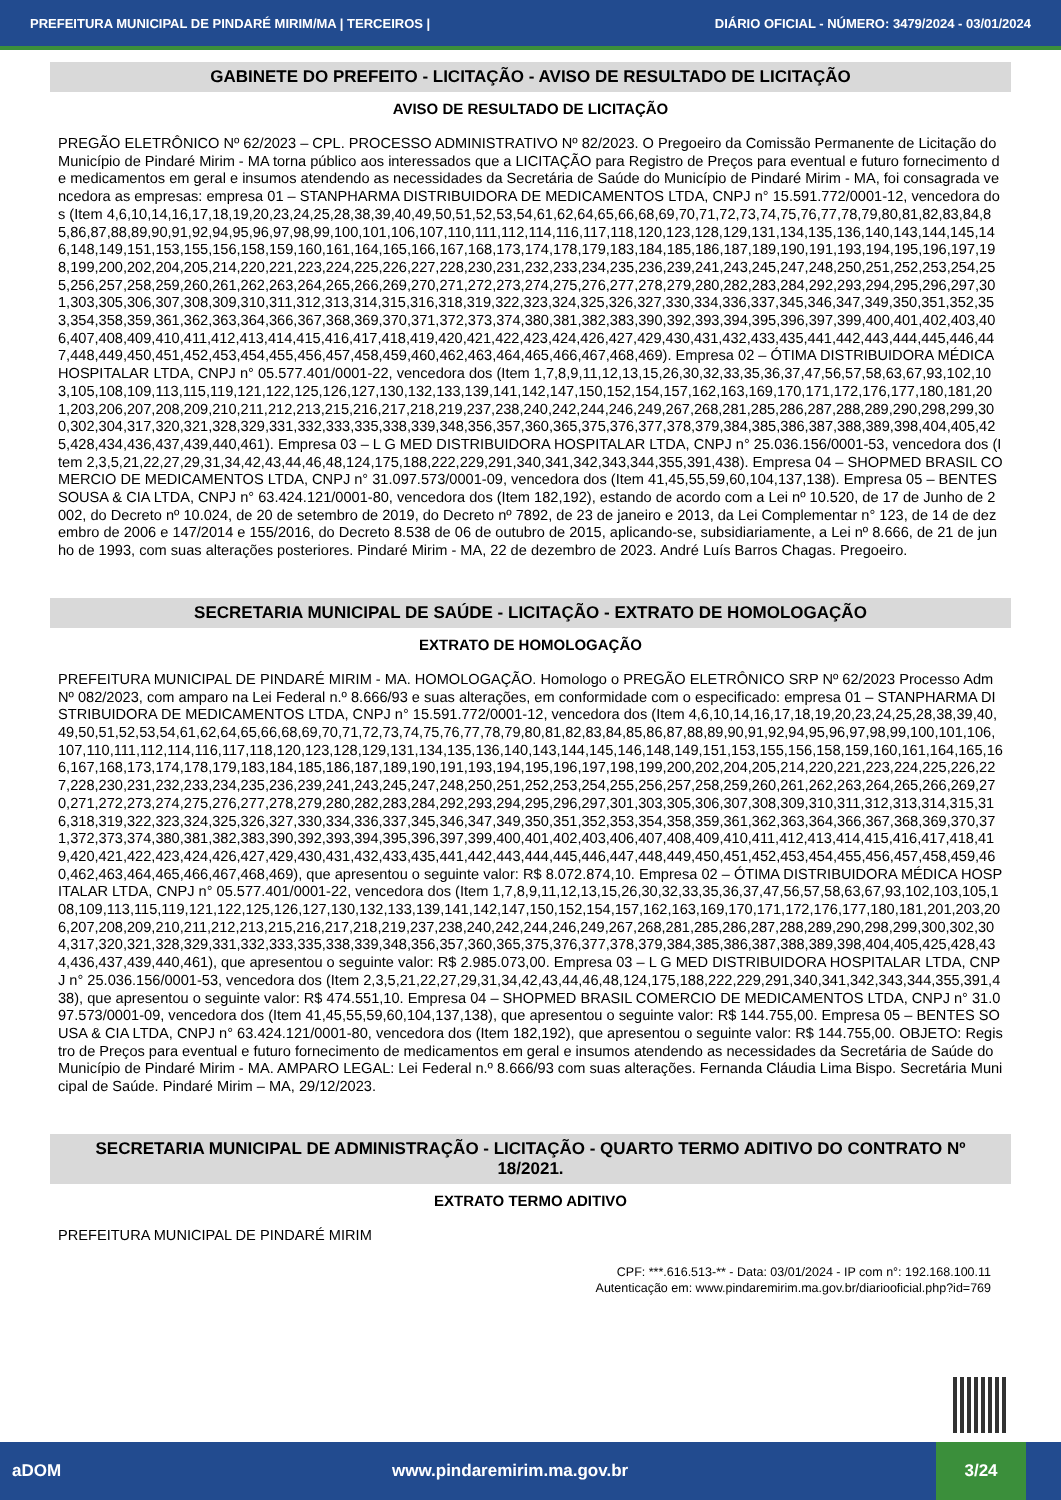PREFEITURA MUNICIPAL DE PINDARÉ MIRIM/MA | TERCEIROS | DIÁRIO OFICIAL - NÚMERO: 3479/2024 - 03/01/2024
GABINETE DO PREFEITO - LICITAÇÃO - AVISO DE RESULTADO DE LICITAÇÃO
AVISO DE RESULTADO DE LICITAÇÃO
PREGÃO ELETRÔNICO Nº 62/2023 – CPL. PROCESSO ADMINISTRATIVO Nº 82/2023. O Pregoeiro da Comissão Permanente de Licitação do Município de Pindaré Mirim - MA torna público aos interessados que a LICITAÇÃO para Registro de Preços para eventual e futuro fornecimento de medicamentos em geral e insumos atendendo as necessidades da Secretária de Saúde do Município de Pindaré Mirim - MA, foi consagrada vencedora as empresas: empresa 01 – STANPHARMA DISTRIBUIDORA DE MEDICAMENTOS LTDA, CNPJ n° 15.591.772/0001-12, vencedora dos (Item 4,6,10,14,16,17,18,19,20,23,24,25,28,38,39,40,49,50,51,52,53,54,61,62,64,65,66,68,69,70,71,72,73,74,75,76,77,78,79,80,81,82,83,84,85,86,87,88,89,90,91,92,94,95,96,97,98,99,100,101,106,107,110,111,112,114,116,117,118,120,123,128,129,131,134,135,136,140,143,144,145,146,148,149,151,153,155,156,158,159,160,161,164,165,166,167,168,173,174,178,179,183,184,185,186,187,189,190,191,193,194,195,196,197,198,199,200,202,204,205,214,220,221,223,224,225,226,227,228,230,231,232,233,234,235,236,239,241,243,245,247,248,250,251,252,253,254,255,256,257,258,259,260,261,262,263,264,265,266,269,270,271,272,273,274,275,276,277,278,279,280,282,283,284,292,293,294,295,296,297,301,303,305,306,307,308,309,310,311,312,313,314,315,316,318,319,322,323,324,325,326,327,330,334,336,337,345,346,347,349,350,351,352,353,354,358,359,361,362,363,364,366,367,368,369,370,371,372,373,374,380,381,382,383,390,392,393,394,395,396,397,399,400,401,402,403,406,407,408,409,410,411,412,413,414,415,416,417,418,419,420,421,422,423,424,426,427,429,430,431,432,433,435,441,442,443,444,445,446,447,448,449,450,451,452,453,454,455,456,457,458,459,460,462,463,464,465,466,467,468,469). Empresa 02 – ÓTIMA DISTRIBUIDORA MÉDICA HOSPITALAR LTDA, CNPJ n° 05.577.401/0001-22, vencedora dos (Item 1,7,8,9,11,12,13,15,26,30,32,33,35,36,37,47,56,57,58,63,67,93,102,103,105,108,109,113,115,119,121,122,125,126,127,130,132,133,139,141,142,147,150,152,154,157,162,163,169,170,171,172,176,177,180,181,201,203,206,207,208,209,210,211,212,213,215,216,217,218,219,237,238,240,242,244,246,249,267,268,281,285,286,287,288,289,290,298,299,300,302,304,317,320,321,328,329,331,332,333,335,338,339,348,356,357,360,365,375,376,377,378,379,384,385,386,387,388,389,398,404,405,425,428,434,436,437,439,440,461). Empresa 03 – L G MED DISTRIBUIDORA HOSPITALAR LTDA, CNPJ n° 25.036.156/0001-53, vencedora dos (Item 2,3,5,21,22,27,29,31,34,42,43,44,46,48,124,175,188,222,229,291,340,341,342,343,344,355,391,438). Empresa 04 – SHOPMED BRASIL COMERCIO DE MEDICAMENTOS LTDA, CNPJ n° 31.097.573/0001-09, vencedora dos (Item 41,45,55,59,60,104,137,138). Empresa 05 – BENTES SOUSA & CIA LTDA, CNPJ n° 63.424.121/0001-80, vencedora dos (Item 182,192), estando de acordo com a Lei nº 10.520, de 17 de Junho de 2002, do Decreto nº 10.024, de 20 de setembro de 2019, do Decreto nº 7892, de 23 de janeiro e 2013, da Lei Complementar n° 123, de 14 de dezembro de 2006 e 147/2014 e 155/2016, do Decreto 8.538 de 06 de outubro de 2015, aplicando-se, subsidiariamente, a Lei nº 8.666, de 21 de junho de 1993, com suas alterações posteriores. Pindaré Mirim - MA, 22 de dezembro de 2023. André Luís Barros Chagas. Pregoeiro.
SECRETARIA MUNICIPAL DE SAÚDE - LICITAÇÃO - EXTRATO DE HOMOLOGAÇÃO
EXTRATO DE HOMOLOGAÇÃO
PREFEITURA MUNICIPAL DE PINDARÉ MIRIM - MA. HOMOLOGAÇÃO. Homologo o PREGÃO ELETRÔNICO SRP Nº 62/2023 Processo Adm Nº 082/2023, com amparo na Lei Federal n.º 8.666/93 e suas alterações, em conformidade com o especificado: empresa 01 – STANPHARMA DISTRIBUIDORA DE MEDICAMENTOS LTDA, CNPJ n° 15.591.772/0001-12, vencedora dos (Item 4,6,10,14,16,17,18,19,20,23,24,25,28,38,39,40,49,50,51,52,53,54,61,62,64,65,66,68,69,70,71,72,73,74,75,76,77,78,79,80,81,82,83,84,85,86,87,88,89,90,91,92,94,95,96,97,98,99,100,101,106,107,110,111,112,114,116,117,118,120,123,128,129,131,134,135,136,140,143,144,145,146,148,149,151,153,155,156,158,159,160,161,164,165,166,167,168,173,174,178,179,183,184,185,186,187,189,190,191,193,194,195,196,197,198,199,200,202,204,205,214,220,221,223,224,225,226,227,228,230,231,232,233,234,235,236,239,241,243,245,247,248,250,251,252,253,254,255,256,257,258,259,260,261,262,263,264,265,266,269,270,271,272,273,274,275,276,277,278,279,280,282,283,284,292,293,294,295,296,297,301,303,305,306,307,308,309,310,311,312,313,314,315,316,318,319,322,323,324,325,326,327,330,334,336,337,345,346,347,349,350,351,352,353,354,358,359,361,362,363,364,366,367,368,369,370,371,372,373,374,380,381,382,383,390,392,393,394,395,396,397,399,400,401,402,403,406,407,408,409,410,411,412,413,414,415,416,417,418,419,420,421,422,423,424,426,427,429,430,431,432,433,435,441,442,443,444,445,446,447,448,449,450,451,452,453,454,455,456,457,458,459,460,462,463,464,465,466,467,468,469), que apresentou o seguinte valor: R$ 8.072.874,10. Empresa 02 – ÓTIMA DISTRIBUIDORA MÉDICA HOSPITALAR LTDA, CNPJ n° 05.577.401/0001-22, vencedora dos (Item 1,7,8,9,11,12,13,15,26,30,32,33,35,36,37,47,56,57,58,63,67,93,102,103,105,108,109,113,115,119,121,122,125,126,127,130,132,133,139,141,142,147,150,152,154,157,162,163,169,170,171,172,176,177,180,181,201,203,206,207,208,209,210,211,212,213,215,216,217,218,219,237,238,240,242,244,246,249,267,268,281,285,286,287,288,289,290,298,299,300,302,304,317,320,321,328,329,331,332,333,335,338,339,348,356,357,360,365,375,376,377,378,379,384,385,386,387,388,389,398,404,405,425,428,434,436,437,439,440,461), que apresentou o seguinte valor: R$ 2.985.073,00. Empresa 03 – L G MED DISTRIBUIDORA HOSPITALAR LTDA, CNPJ n° 25.036.156/0001-53, vencedora dos (Item 2,3,5,21,22,27,29,31,34,42,43,44,46,48,124,175,188,222,229,291,340,341,342,343,344,355,391,438), que apresentou o seguinte valor: R$ 474.551,10. Empresa 04 – SHOPMED BRASIL COMERCIO DE MEDICAMENTOS LTDA, CNPJ n° 31.097.573/0001-09, vencedora dos (Item 41,45,55,59,60,104,137,138), que apresentou o seguinte valor: R$ 144.755,00. Empresa 05 – BENTES SOUSA & CIA LTDA, CNPJ n° 63.424.121/0001-80, vencedora dos (Item 182,192), que apresentou o seguinte valor: R$ 144.755,00. OBJETO: Registro de Preços para eventual e futuro fornecimento de medicamentos em geral e insumos atendendo as necessidades da Secretária de Saúde do Município de Pindaré Mirim - MA. AMPARO LEGAL: Lei Federal n.º 8.666/93 com suas alterações. Fernanda Cláudia Lima Bispo. Secretária Municipal de Saúde. Pindaré Mirim – MA, 29/12/2023.
SECRETARIA MUNICIPAL DE ADMINISTRAÇÃO - LICITAÇÃO - QUARTO TERMO ADITIVO DO CONTRATO Nº 18/2021.
EXTRATO TERMO ADITIVO
PREFEITURA MUNICIPAL DE PINDARÉ MIRIM
CPF: ***.616.513-** - Data: 03/01/2024 - IP com n°: 192.168.100.11
Autenticação em: www.pindaremirim.ma.gov.br/diariooficial.php?id=769
aDOM www.pindaremirim.ma.gov.br 3/24